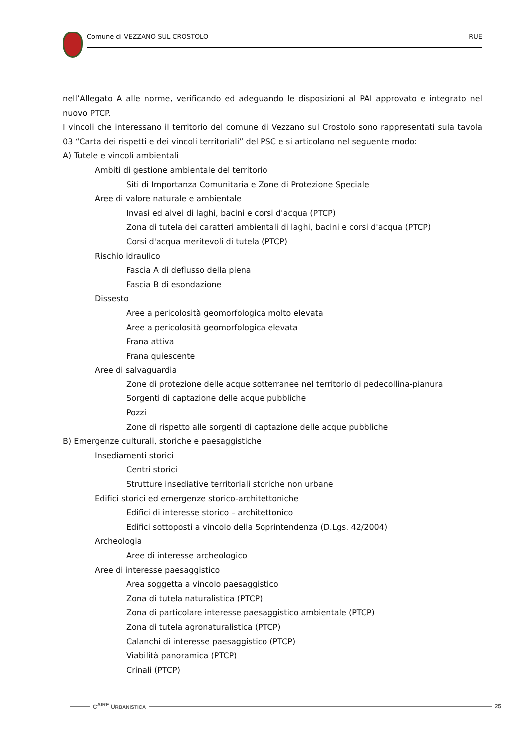Comune di VEZZANO SUL CROSTOLO RUE
nell’Allegato A alle norme, verificando ed adeguando le disposizioni al PAI approvato e integrato nel nuovo PTCP.
I vincoli che interessano il territorio del comune di Vezzano sul Crostolo sono rappresentati sula tavola 03 “Carta dei rispetti e dei vincoli territoriali” del PSC e si articolano nel seguente modo:
A) Tutele e vincoli ambientali
Ambiti di gestione ambientale del territorio
Siti di Importanza Comunitaria e Zone di Protezione Speciale
Aree di valore naturale e ambientale
Invasi ed alvei di laghi, bacini e corsi d'acqua (PTCP)
Zona di tutela dei caratteri ambientali di laghi, bacini e corsi d'acqua (PTCP)
Corsi d'acqua meritevoli di tutela (PTCP)
Rischio idraulico
Fascia A di deflusso della piena
Fascia B di esondazione
Dissesto
Aree a pericolosità geomorfologica molto elevata
Aree a pericolosità geomorfologica elevata
Frana attiva
Frana quiescente
Aree di salvaguardia
Zone di protezione delle acque sotterranee nel territorio di pedecollina-pianura
Sorgenti di captazione delle acque pubbliche
Pozzi
Zone di rispetto alle sorgenti di captazione delle acque pubbliche
B) Emergenze culturali, storiche e paesaggistiche
Insediamenti storici
Centri storici
Strutture insediative territoriali storiche non urbane
Edifici storici ed emergenze storico-architettoniche
Edifici di interesse storico – architettonico
Edifici sottoposti a vincolo della Soprintendenza (D.Lgs. 42/2004)
Archeologia
Aree di interesse archeologico
Aree di interesse paesaggistico
Area soggetta a vincolo paesaggistico
Zona di tutela naturalistica (PTCP)
Zona di particolare interesse paesaggistico ambientale (PTCP)
Zona di tutela agronaturalistica (PTCP)
Calanchi di interesse paesaggistico (PTCP)
Viabilità panoramica (PTCP)
Crinali (PTCP)
C<sup>AIRE</sup> URBANISTICA 25